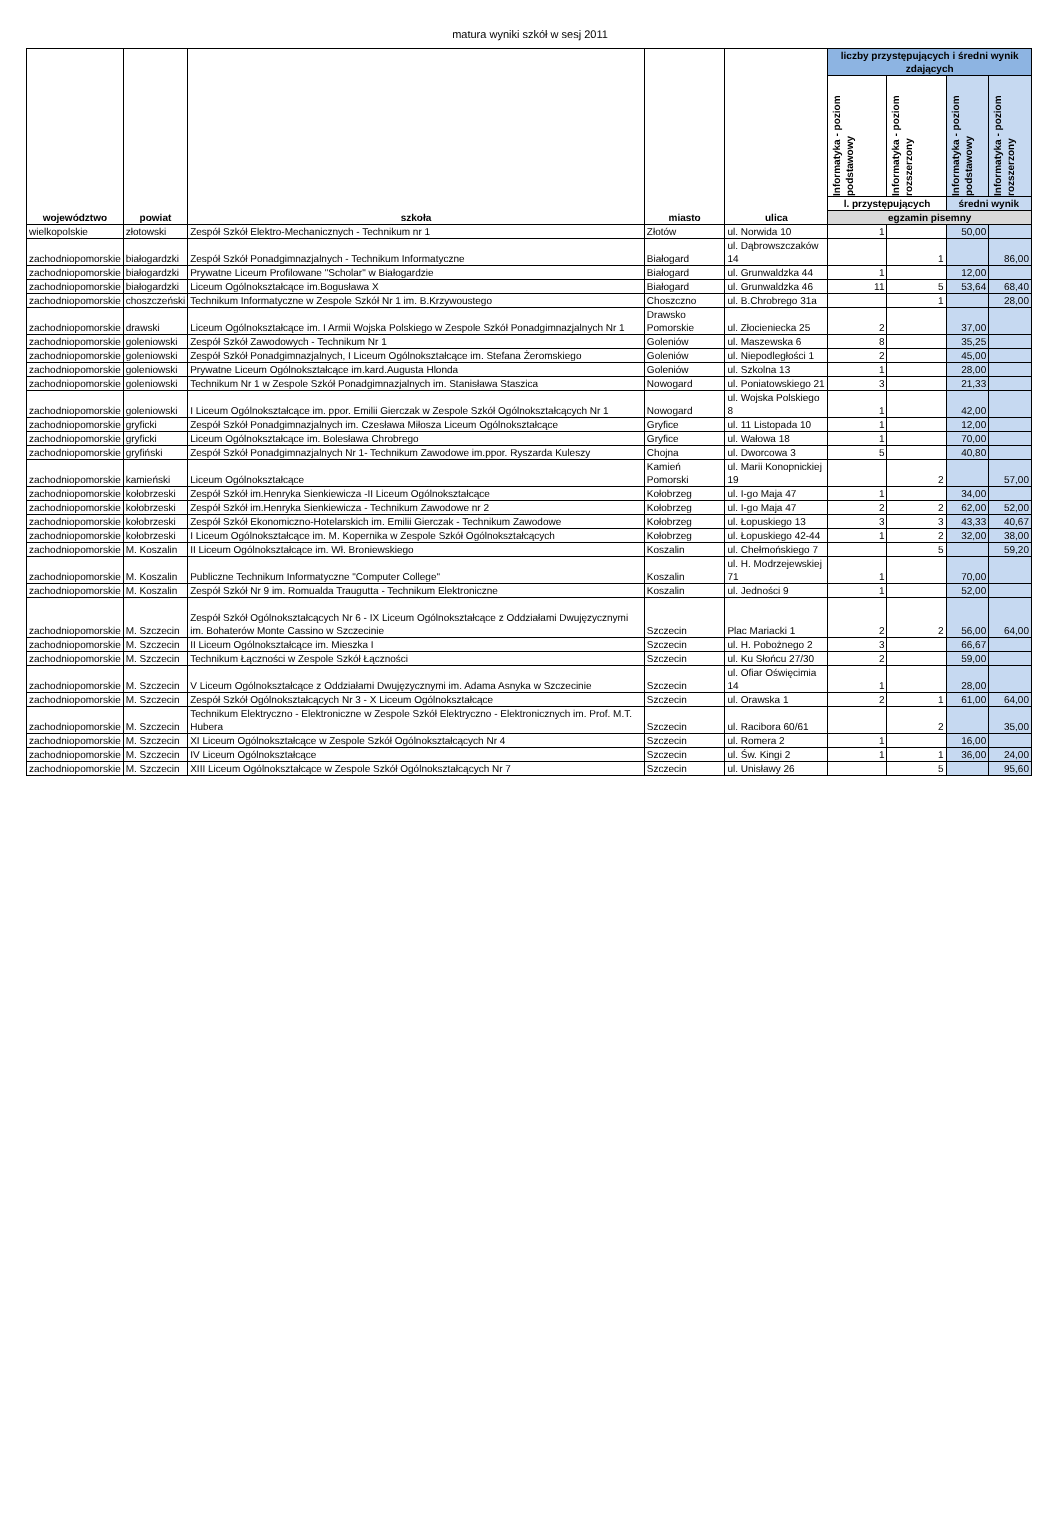matura wyniki szkół w sesj 2011
| województwo | powiat | szkoła | miasto | ulica | liczby przystępujących i średni wynik zdających | | | |
| --- | --- | --- | --- | --- | --- | --- | --- | --- |
| | | | | | Informatyka - poziom podstawowy | Informatyka - poziom rozszerzony | Informatyka - poziom podstawowy | Informatyka - poziom rozszerzony |
| | | | | | l. przystępujących | | średni wynik | |
| | | | | | egzamin pisemny | | | |
| wielkopolskie | złotowski | Zespół Szkół Elektro-Mechanicznych - Technikum nr 1 | Złotów | ul. Norwida 10 | 1 | | 50,00 | |
| zachodniopomorskie | białogardzki | Zespół Szkół Ponadgimnazjalnych - Technikum Informatyczne | Białogard | ul. Dąbrowszczaków 14 | | 1 | | 86,00 |
| zachodniopomorskie | białogardzki | Prywatne Liceum Profilowane "Scholar" w Białogardzie | Białogard | ul. Grunwaldzka 44 | 1 | | 12,00 | |
| zachodniopomorskie | białogardzki | Liceum Ogólnokształcące im.Bogusława X | Białogard | ul. Grunwaldzka 46 | 11 | 5 | 53,64 | 68,40 |
| zachodniopomorskie | choszczeński | Technikum Informatyczne w Zespole Szkół Nr 1 im. B.Krzywoustego | Choszczno | ul. B.Chrobrego 31a | | 1 | | 28,00 |
| zachodniopomorskie | drawski | Liceum Ogólnokształcące im. I Armii Wojska Polskiego w Zespole Szkół Ponadgimnazjalnych Nr 1 | Drawsko Pomorskie | ul. Złocieniecka 25 | 2 | | 37,00 | |
| zachodniopomorskie | goleniowski | Zespół Szkół Zawodowych - Technikum Nr 1 | Goleniów | ul. Maszewska 6 | 8 | | 35,25 | |
| zachodniopomorskie | goleniowski | Zespół Szkół Ponadgimnazjalnych, I Liceum Ogólnokształcące im. Stefana Żeromskiego | Goleniów | ul. Niepodległości 1 | 2 | | 45,00 | |
| zachodniopomorskie | goleniowski | Prywatne Liceum Ogólnokształcące im.kard.Augusta Hlonda | Goleniów | ul. Szkolna 13 | 1 | | 28,00 | |
| zachodniopomorskie | goleniowski | Technikum Nr 1 w Zespole Szkół Ponadgimnazjalnych im. Stanisława Staszica | Nowogard | ul. Poniatowskiego 21 | 3 | | 21,33 | |
| zachodniopomorskie | goleniowski | I Liceum Ogólnokształcące im. ppor. Emilii Gierczak w Zespole Szkół Ogólnokształcących Nr 1 | Nowogard | ul. Wojska Polskiego 8 | 1 | | 42,00 | |
| zachodniopomorskie | gryficki | Zespół Szkół Ponadgimnazjalnych im. Czesława Miłosza Liceum Ogólnokształcące | Gryfice | ul. 11 Listopada 10 | 1 | | 12,00 | |
| zachodniopomorskie | gryficki | Liceum Ogólnokształcące im. Bolesława Chrobrego | Gryfice | ul. Wałowa 18 | 1 | | 70,00 | |
| zachodniopomorskie | gryfiński | Zespół Szkół Ponadgimnazjalnych Nr 1- Technikum Zawodowe im.ppor. Ryszarda Kuleszy | Chojna | ul. Dworcowa 3 | 5 | | 40,80 | |
| zachodniopomorskie | kamieński | Liceum Ogólnokształcące | Kamień Pomorski | ul. Marii Konopnickiej 19 | | 2 | | 57,00 |
| zachodniopomorskie | kołobrzeski | Zespół Szkół im.Henryka Sienkiewicza -II Liceum Ogólnokształcące | Kołobrzeg | ul. I-go Maja 47 | 1 | | 34,00 | |
| zachodniopomorskie | kołobrzeski | Zespół Szkół im.Henryka Sienkiewicza - Technikum Zawodowe nr 2 | Kołobrzeg | ul. I-go Maja 47 | 2 | 2 | 62,00 | 52,00 |
| zachodniopomorskie | kołobrzeski | Zespół Szkół Ekonomiczno-Hotelarskich im. Emilii Gierczak - Technikum Zawodowe | Kołobrzeg | ul. Łopuskiego 13 | 3 | 3 | 43,33 | 40,67 |
| zachodniopomorskie | kołobrzeski | I Liceum Ogólnokształcące im. M. Kopernika w Zespole Szkół Ogólnokształcących | Kołobrzeg | ul. Łopuskiego 42-44 | 1 | 2 | 32,00 | 38,00 |
| zachodniopomorskie | M. Koszalin | II Liceum Ogólnokształcące im. Wł. Broniewskiego | Koszalin | ul. Chełmońskiego 7 | | 5 | | 59,20 |
| zachodniopomorskie | M. Koszalin | Publiczne Technikum Informatyczne "Computer College" | Koszalin | ul. H. Modrzejewskiej 71 | 1 | | 70,00 | |
| zachodniopomorskie | M. Koszalin | Zespół Szkół Nr 9 im. Romualda Traugutta - Technikum Elektroniczne | Koszalin | ul. Jedności 9 | 1 | | 52,00 | |
| zachodniopomorskie | M. Szczecin | Zespół Szkół Ogólnokształcących Nr 6 - IX Liceum Ogólnokształcące z Oddziałami Dwujęzycznymi im. Bohaterów Monte Cassino w Szczecinie | Szczecin | Plac Mariacki 1 | 2 | 2 | 56,00 | 64,00 |
| zachodniopomorskie | M. Szczecin | II Liceum Ogólnokształcące im. Mieszka I | Szczecin | ul. H. Pobożnego 2 | 3 | | 66,67 | |
| zachodniopomorskie | M. Szczecin | Technikum Łączności w Zespole Szkół Łączności | Szczecin | ul. Ku Słońcu 27/30 | 2 | | 59,00 | |
| zachodniopomorskie | M. Szczecin | V Liceum Ogólnokształcące z Oddziałami Dwujęzycznymi im. Adama Asnyka w Szczecinie | Szczecin | ul. Ofiar Oświęcimia 14 | 1 | | 28,00 | |
| zachodniopomorskie | M. Szczecin | Zespół Szkół Ogólnokształcących Nr 3 - X Liceum Ogólnokształcące | Szczecin | ul. Orawska 1 | 2 | 1 | 61,00 | 64,00 |
| zachodniopomorskie | M. Szczecin | Technikum Elektryczno - Elektroniczne w Zespole Szkół Elektryczno - Elektronicznych im. Prof. M.T. Hubera | Szczecin | ul. Racibora 60/61 | | 2 | | 35,00 |
| zachodniopomorskie | M. Szczecin | XI Liceum Ogólnokształcące w Zespole Szkół Ogólnokształcących Nr 4 | Szczecin | ul. Romera 2 | 1 | | 16,00 | |
| zachodniopomorskie | M. Szczecin | IV Liceum Ogólnokształcące | Szczecin | ul. Św. Kingi 2 | 1 | 1 | 36,00 | 24,00 |
| zachodniopomorskie | M. Szczecin | XIII Liceum Ogólnokształcące w Zespole Szkół Ogólnokształcących Nr 7 | Szczecin | ul. Unisławy 26 | | 5 | | 95,60 |